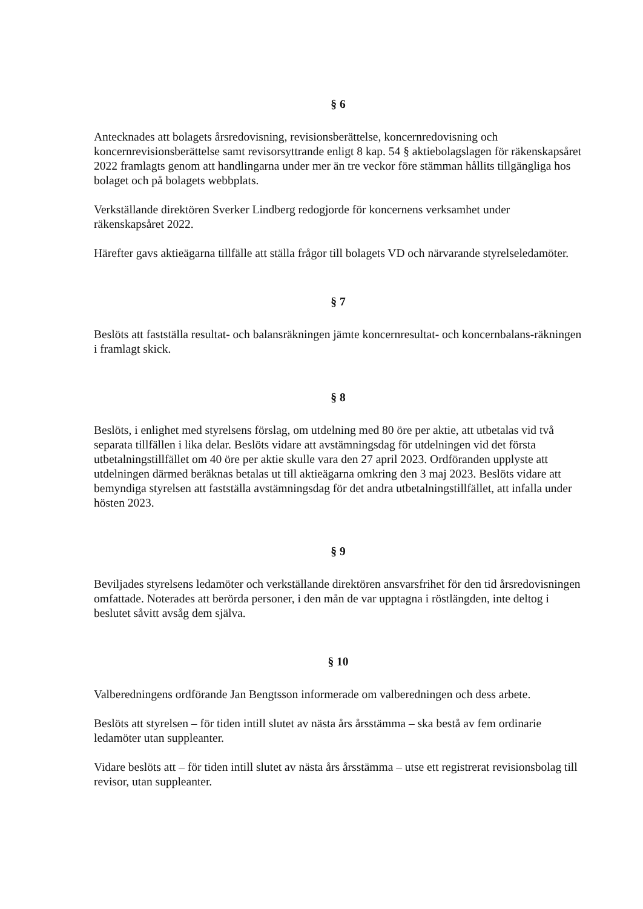§ 6
Antecknades att bolagets årsredovisning, revisionsberättelse, koncernredovisning och koncernrevisionsberättelse samt revisorsyttrande enligt 8 kap. 54 § aktiebolagslagen för räkenskapsåret 2022 framlagts genom att handlingarna under mer än tre veckor före stämman hållits tillgängliga hos bolaget och på bolagets webbplats.
Verkställande direktören Sverker Lindberg redogjorde för koncernens verksamhet under räkenskapsåret 2022.
Härefter gavs aktieägarna tillfälle att ställa frågor till bolagets VD och närvarande styrelseledamöter.
§ 7
Beslöts att fastställa resultat- och balansräkningen jämte koncernresultat- och koncernbalans-räkningen i framlagt skick.
§ 8
Beslöts, i enlighet med styrelsens förslag, om utdelning med 80 öre per aktie, att utbetalas vid två separata tillfällen i lika delar. Beslöts vidare att avstämningsdag för utdelningen vid det första utbetalningstillfället om 40 öre per aktie skulle vara den 27 april 2023. Ordföranden upplyste att utdelningen därmed beräknas betalas ut till aktieägarna omkring den 3 maj 2023. Beslöts vidare att bemyndiga styrelsen att fastställa avstämningsdag för det andra utbetalningstillfället, att infalla under hösten 2023.
§ 9
Beviljades styrelsens ledamöter och verkställande direktören ansvarsfrihet för den tid årsredovisningen omfattade. Noterades att berörda personer, i den mån de var upptagna i röstlängden, inte deltog i beslutet såvitt avsåg dem själva.
§ 10
Valberedningens ordförande Jan Bengtsson informerade om valberedningen och dess arbete.
Beslöts att styrelsen – för tiden intill slutet av nästa års årsstämma – ska bestå av fem ordinarie ledamöter utan suppleanter.
Vidare beslöts att – för tiden intill slutet av nästa års årsstämma – utse ett registrerat revisionsbolag till revisor, utan suppleanter.